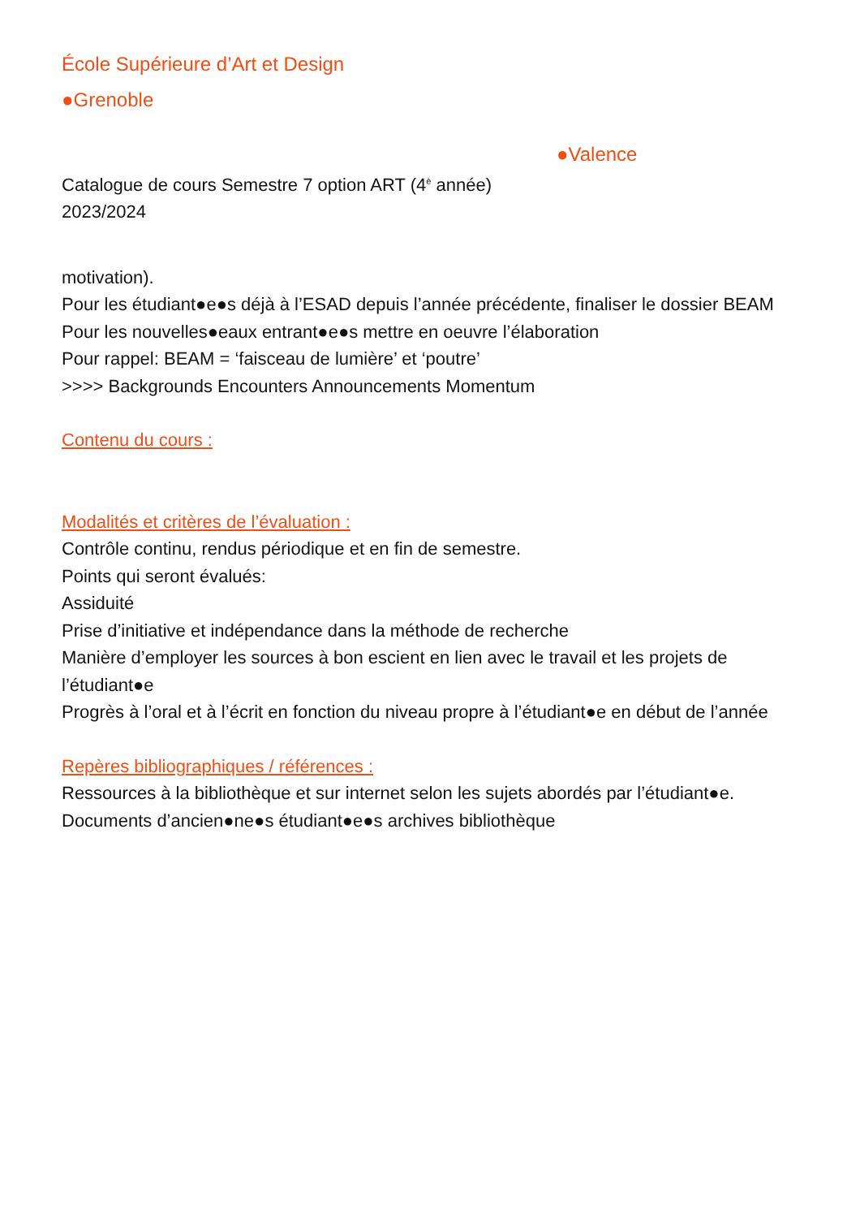École Supérieure d’Art et Design
●Grenoble
●Valence
Catalogue de cours Semestre 7 option ART (4<sup>è</sup> année)
2023/2024
motivation).
Pour les étudiant●e●s déjà à l’ESAD depuis l’année précédente, finaliser le dossier BEAM
Pour les nouvelles●eaux entrant●e●s mettre en oeuvre l’élaboration
Pour rappel: BEAM = ‘faisceau de lumière’ et ‘poutre’
>>>> Backgrounds Encounters Announcements Momentum
Contenu du cours :
Modalités et critères de l’évaluation :
Contrôle continu, rendus périodique et en fin de semestre.
Points qui seront évalués:
Assiduité
Prise d’initiative et indépendance dans la méthode de recherche
Manière d’employer les sources à bon escient en lien avec le travail et les projets de l’étudiant●e
Progrès à l’oral et à l’écrit en fonction du niveau propre à l’étudiant●e en début de l’année
Repères bibliographiques / références :
Ressources à la bibliothèque et sur internet selon les sujets abordés par l’étudiant●e.
Documents d’ancien●ne●s étudiant●e●s archives bibliothèque